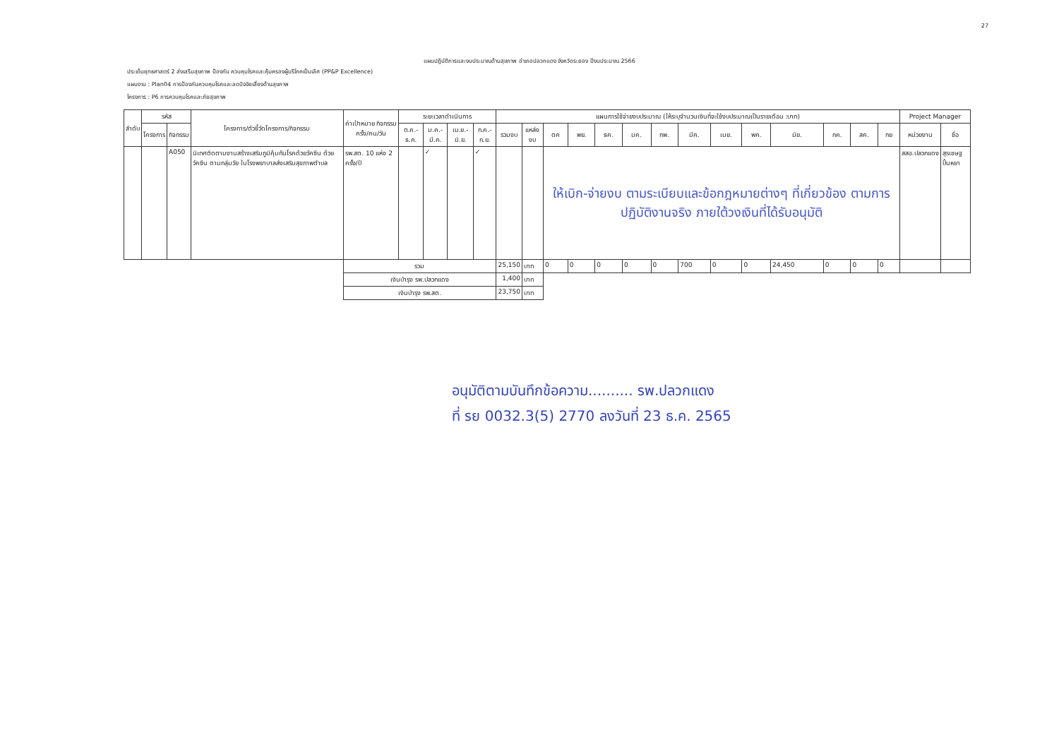27
แผนปฏิบัติการและงบประมาณด้านสุขภาพ อำเภอปลวกแดง จังหวัดระยอง ปีงบประมาณ 2566
ประเด็นยุทธศาสตร์ 2 ส่งเสริมสุขภาพ ป้องกัน ควบคุมโรคและคุ้มครองผู้บริโภคเป็นเลิศ (PP&P Excellence)
แผนงาน : Plan04 การป้องกันควบคุมโรคและลดปัจจัยเสี่ยงด้านสุขภาพ
โครงการ : P6 การควบคุมโรคและภัยสุขภาพ
| ลำดับ | รหัส | | โครงการ/ตัวชี้วัดโครงการ/กิจกรรม | ค่าเป้าหมาย กิจกรรม ครั้ง/คน/วัน | ระยะเวลาดำเนินการ | | | | แผนการใช้จ่ายงบประมาณ (ให้ระบุจำนวนเงินที่จะใช้งบประมาณเป็นรายเดือน :บาท) | | | | | | | | | | | | | | Project Manager | |
| --- | --- | --- | --- | --- | --- | --- | --- | --- | --- | --- | --- | --- | --- | --- | --- | --- | --- | --- | --- | --- | --- | --- | --- | --- |
| | โครงการ | กิจกรรม | | | ต.ค.-ธ.ค. | ม.ค.-มี.ค. | เม.ย.-มิ.ย. | ก.ค.-ก.ย. | รวมงบ | แหล่งงบ | ตค | พย. | ธค. | มค. | กพ. | มีค. | เมย. | พค. | มิย. | กค. | สค. | กย | หน่วยงาน | ชื่อ |
| | | A050 | นิเทศติดตามงานสร้างเสริมภูมิคุ้มกันโรคด้วยวัคซีน ด้วยวัคซีน ตามกลุ่มวัย ในโรงพยาบาลส่งเสริมสุขภาพตำบล | รพ.สต. 10 แห่ง 2 ครั้ง/ปี | | ✓ | | ✓ | | | ให้เบิก-จ่ายงบ ตามระเบียบและข้อกฎหมายต่างๆ ที่เกี่ยวข้อง ตามการปฏิบัติงานจริง ภายใต้วงเงินที่ได้รับอนุมัติ | | | | | | | | | | | | สสอ.ปลวกแดง | สุรเชษฐ ปั้นหยา |
| | | | | รวม | | | | | 25,150 | บาท | 0 | 0 | 0 | 0 | 0 | 700 | 0 | 0 | 24,450 | 0 | 0 | 0 | | |
| | | | | เงินบำรุง รพ.ปลวกแดง | | | | | 1,400 | บาท | | | | | | | | | | | | | | |
| | | | | เงินบำรุง รพ.สต. | | | | | 23,750 | บาท | | | | | | | | | | | | | | |
อนุมัติตามบันทึกข้อความ.......... รพ.ปลวกแดง
ที่ รย 0032.3(5) 2770 ลงวันที่ 23 ธ.ค. 2565